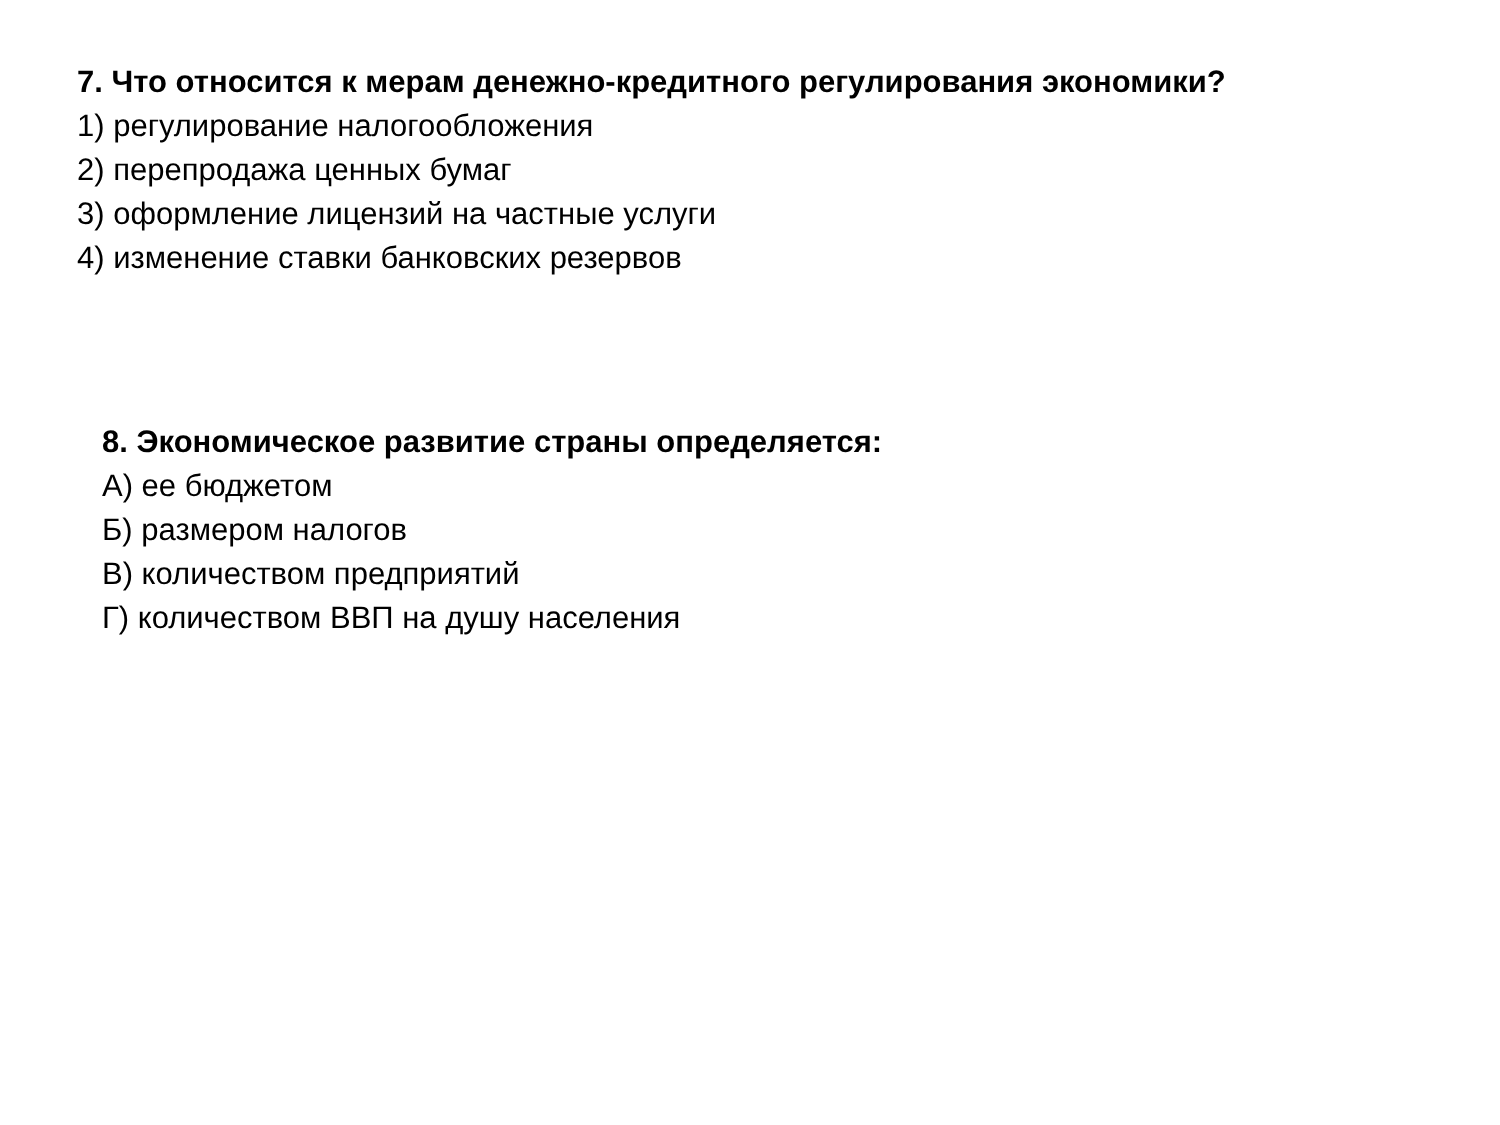7. Что относится к мерам денежно-кредитного регулирования экономики?
1) регулирование налогообложения
2) перепродажа ценных бумаг
3) оформление лицензий на частные услуги
4) изменение ставки банковских резервов
8. Экономическое развитие страны определяется:
А) ее бюджетом
Б) размером налогов
В) количеством предприятий
Г) количеством ВВП на душу населения